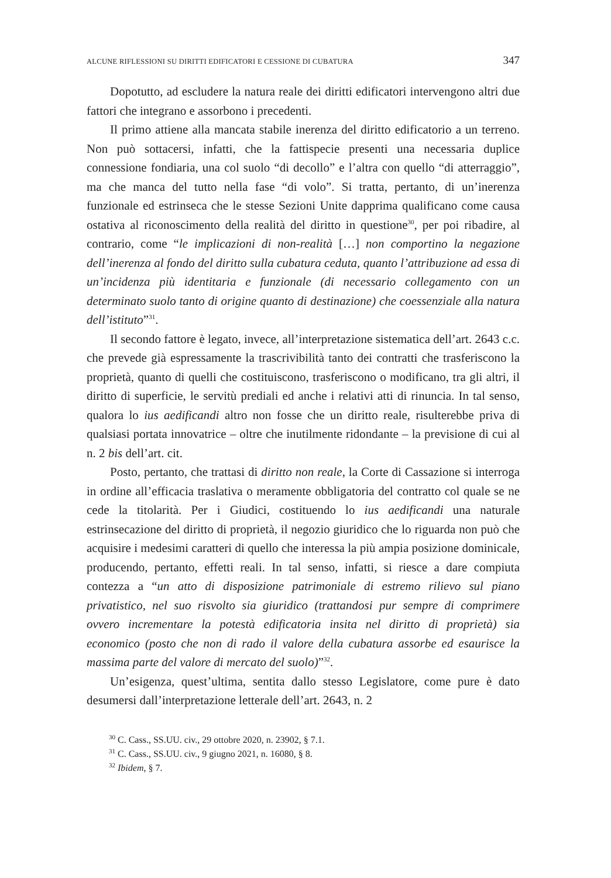ALCUNE RIFLESSIONI SU DIRITTI EDIFICATORI E CESSIONE DI CUBATURA 347
Dopotutto, ad escludere la natura reale dei diritti edificatori intervengono altri due fattori che integrano e assorbono i precedenti.
Il primo attiene alla mancata stabile inerenza del diritto edificatorio a un terreno. Non può sottacersi, infatti, che la fattispecie presenti una necessaria duplice connessione fondiaria, una col suolo “di decollo” e l’altra con quello “di atterraggio”, ma che manca del tutto nella fase “di volo”. Si tratta, pertanto, di un’inerenza funzionale ed estrinseca che le stesse Sezioni Unite dapprima qualificano come causa ostativa al riconoscimento della realità del diritto in questione<sup>30</sup>, per poi ribadire, al contrario, come “le implicazioni di non-realità […] non comportino la negazione dell’inerenza al fondo del diritto sulla cubatura ceduta, quanto l’attribuzione ad essa di un’incidenza più identitaria e funzionale (di necessario collegamento con un determinato suolo tanto di origine quanto di destinazione) che coessenziale alla natura dell’istituto”<sup>31</sup>.
Il secondo fattore è legato, invece, all’interpretazione sistematica dell’art. 2643 c.c. che prevede già espressamente la trascrivibilità tanto dei contratti che trasferiscono la proprietà, quanto di quelli che costituiscono, trasferiscono o modificano, tra gli altri, il diritto di superficie, le servitù prediali ed anche i relativi atti di rinuncia. In tal senso, qualora lo ius aedificandi altro non fosse che un diritto reale, risulterebbe priva di qualsiasi portata innovatrice – oltre che inutilmente ridondante – la previsione di cui al n. 2 bis dell’art. cit.
Posto, pertanto, che trattasi di diritto non reale, la Corte di Cassazione si interroga in ordine all’efficacia traslativa o meramente obbligatoria del contratto col quale se ne cede la titolarità. Per i Giudici, costituendo lo ius aedificandi una naturale estrinsecazione del diritto di proprietà, il negozio giuridico che lo riguarda non può che acquisire i medesimi caratteri di quello che interessa la più ampia posizione dominicale, producendo, pertanto, effetti reali. In tal senso, infatti, si riesce a dare compiuta contezza a “un atto di disposizione patrimoniale di estremo rilievo sul piano privatistico, nel suo risvolto sia giuridico (trattandosi pur sempre di comprimere ovvero incrementare la potestà edificatoria insita nel diritto di proprietà) sia economico (posto che non di rado il valore della cubatura assorbe ed esaurisce la massima parte del valore di mercato del suolo)”<sup>32</sup>.
Un’esigenza, quest’ultima, sentita dallo stesso Legislatore, come pure è dato desumersi dall’interpretazione letterale dell’art. 2643, n. 2
<sup>30</sup> C. Cass., SS.UU. civ., 29 ottobre 2020, n. 23902, § 7.1.
<sup>31</sup> C. Cass., SS.UU. civ., 9 giugno 2021, n. 16080, § 8.
<sup>32</sup> Ibidem, § 7.